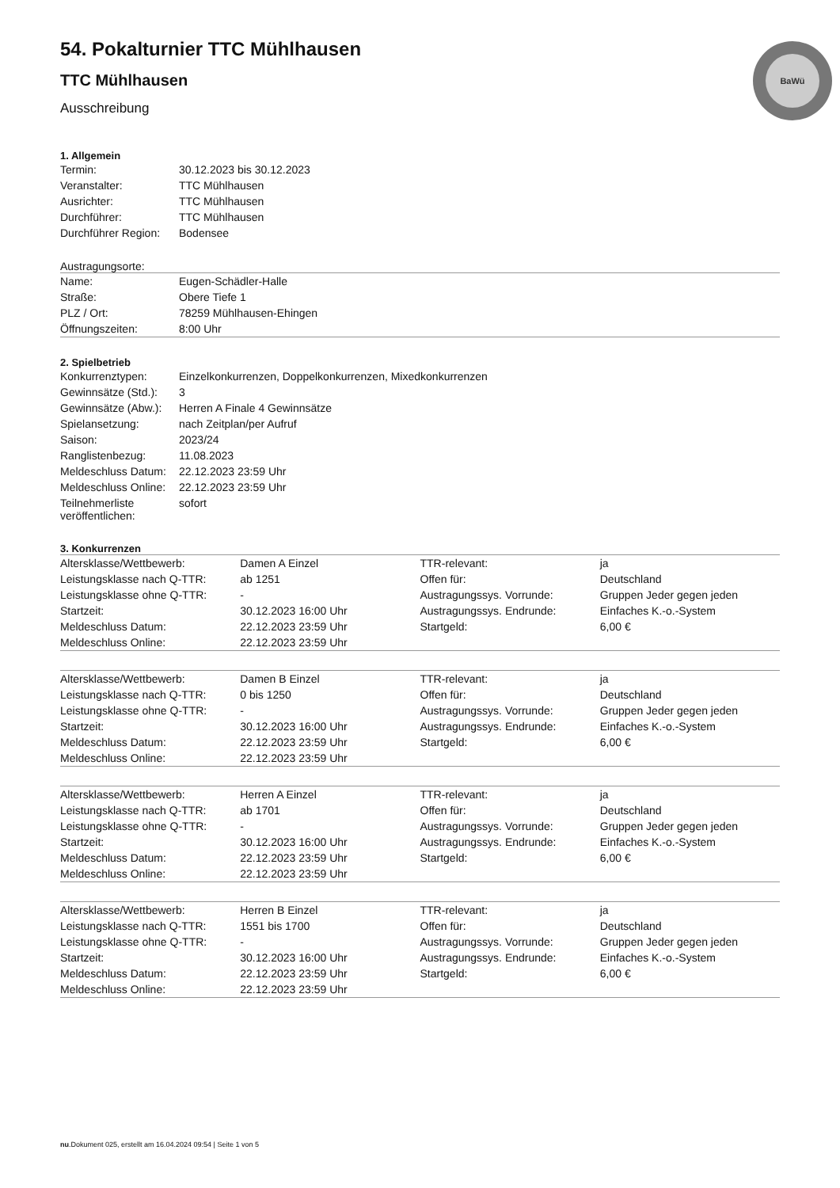BaWü
54. Pokalturnier TTC Mühlhausen
TTC Mühlhausen
Ausschreibung
1. Allgemein
| Termin: | 30.12.2023 bis 30.12.2023 |
| Veranstalter: | TTC Mühlhausen |
| Ausrichter: | TTC Mühlhausen |
| Durchführer: | TTC Mühlhausen |
| Durchführer Region: | Bodensee |
Austragungsorte:
| Name: | Eugen-Schädler-Halle |
| Straße: | Obere Tiefe 1 |
| PLZ / Ort: | 78259 Mühlhausen-Ehingen |
| Öffnungszeiten: | 8:00 Uhr |
2. Spielbetrieb
| Konkurrenztypen: | Einzelkonkurrenzen, Doppelkonkurrenzen, Mixedkonkurrenzen |
| Gewinnsätze (Std.): | 3 |
| Gewinnsätze (Abw.): | Herren A Finale 4 Gewinnsätze |
| Spielansetzung: | nach Zeitplan/per Aufruf |
| Saison: | 2023/24 |
| Ranglistenbezug: | 11.08.2023 |
| Meldeschluss Datum: | 22.12.2023 23:59 Uhr |
| Meldeschluss Online: | 22.12.2023 23:59 Uhr |
| Teilnehmerliste veröffentlichen: | sofort |
3. Konkurrenzen
| Altersklasse/Wettbewerb: | Damen A Einzel | TTR-relevant: | ja |
| Leistungsklasse nach Q-TTR: | ab 1251 | Offen für: | Deutschland |
| Leistungsklasse ohne Q-TTR: | - | Austragungssys. Vorrunde: | Gruppen Jeder gegen jeden |
| Startzeit: | 30.12.2023 16:00 Uhr | Austragungssys. Endrunde: | Einfaches K.-o.-System |
| Meldeschluss Datum: | 22.12.2023 23:59 Uhr | Startgeld: | 6,00 € |
| Meldeschluss Online: | 22.12.2023 23:59 Uhr | | |
| Altersklasse/Wettbewerb: | Damen B Einzel | TTR-relevant: | ja |
| Leistungsklasse nach Q-TTR: | 0 bis 1250 | Offen für: | Deutschland |
| Leistungsklasse ohne Q-TTR: | - | Austragungssys. Vorrunde: | Gruppen Jeder gegen jeden |
| Startzeit: | 30.12.2023 16:00 Uhr | Austragungssys. Endrunde: | Einfaches K.-o.-System |
| Meldeschluss Datum: | 22.12.2023 23:59 Uhr | Startgeld: | 6,00 € |
| Meldeschluss Online: | 22.12.2023 23:59 Uhr | | |
| Altersklasse/Wettbewerb: | Herren A Einzel | TTR-relevant: | ja |
| Leistungsklasse nach Q-TTR: | ab 1701 | Offen für: | Deutschland |
| Leistungsklasse ohne Q-TTR: | - | Austragungssys. Vorrunde: | Gruppen Jeder gegen jeden |
| Startzeit: | 30.12.2023 16:00 Uhr | Austragungssys. Endrunde: | Einfaches K.-o.-System |
| Meldeschluss Datum: | 22.12.2023 23:59 Uhr | Startgeld: | 6,00 € |
| Meldeschluss Online: | 22.12.2023 23:59 Uhr | | |
| Altersklasse/Wettbewerb: | Herren B Einzel | TTR-relevant: | ja |
| Leistungsklasse nach Q-TTR: | 1551 bis 1700 | Offen für: | Deutschland |
| Leistungsklasse ohne Q-TTR: | - | Austragungssys. Vorrunde: | Gruppen Jeder gegen jeden |
| Startzeit: | 30.12.2023 16:00 Uhr | Austragungssys. Endrunde: | Einfaches K.-o.-System |
| Meldeschluss Datum: | 22.12.2023 23:59 Uhr | Startgeld: | 6,00 € |
| Meldeschluss Online: | 22.12.2023 23:59 Uhr | | |
nu.Dokument 025, erstellt am 16.04.2024 09:54 | Seite 1 von 5